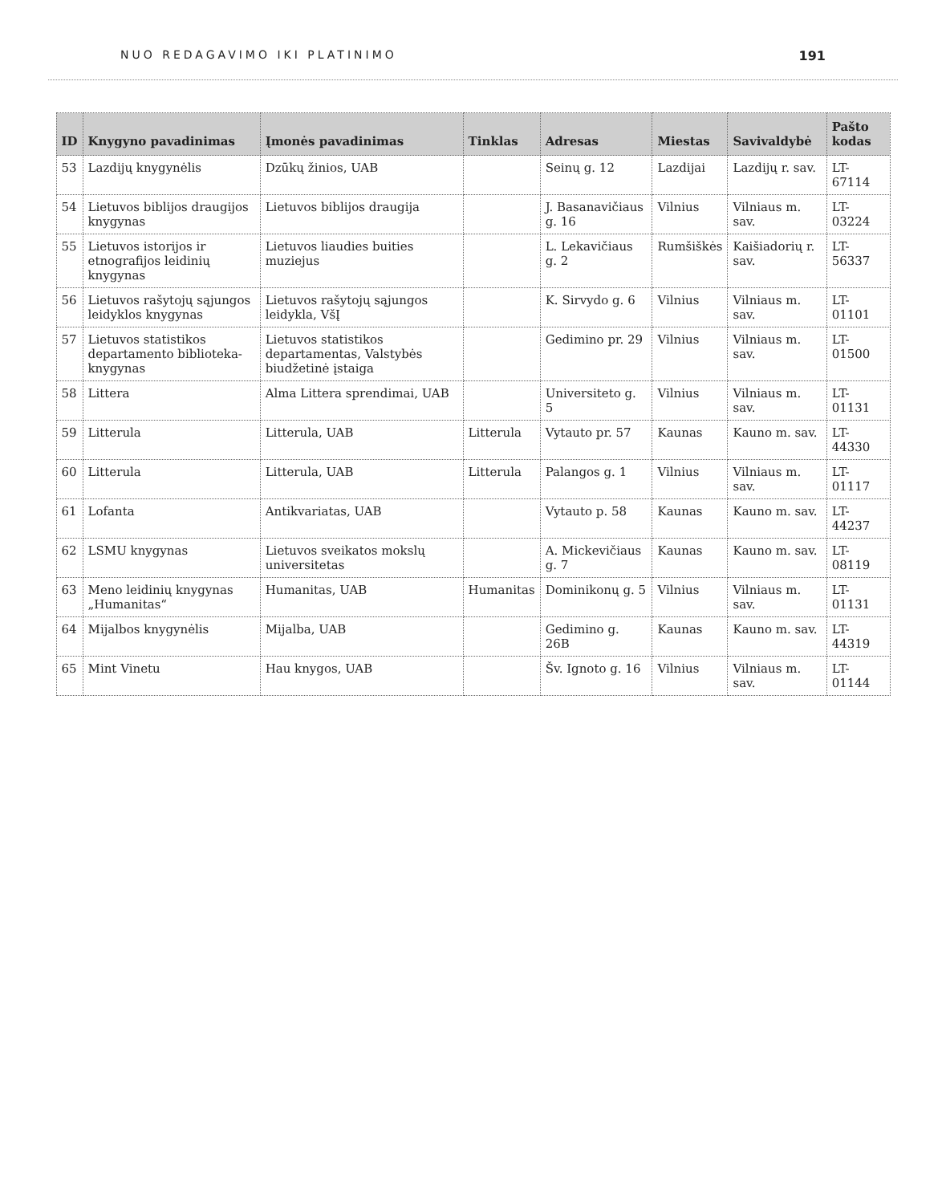NUO REDAGAVIMO IKI PLATINIMO 191
| ID | Knygyno pavadinimas | Įmonės pavadinimas | Tinklas | Adresas | Miestas | Savivaldybė | Pašto kodas |
| --- | --- | --- | --- | --- | --- | --- | --- |
| 53 | Lazdijų knygynėlis | Dzūkų žinios, UAB | | Seinų g. 12 | Lazdijai | Lazdijų r. sav. | LT-67114 |
| 54 | Lietuvos biblijos draugijos knygynas | Lietuvos biblijos draugija | | J. Basanavičiaus g. 16 | Vilnius | Vilniaus m. sav. | LT-03224 |
| 55 | Lietuvos istorijos ir etnografijos leidinių knygynas | Lietuvos liaudies buities muziejus | | L. Lekavičiaus g. 2 | Rumšiškės | Kaišiadorių r. sav. | LT-56337 |
| 56 | Lietuvos rašytojų sąjungos leidyklos knygynas | Lietuvos rašytojų sąjungos leidykla, VšĮ | | K. Sirvydo g. 6 | Vilnius | Vilniaus m. sav. | LT-01101 |
| 57 | Lietuvos statistikos departamento biblioteka-knygynas | Lietuvos statistikos departamentas, Valstybės biudžetinė įstaiga | | Gedimino pr. 29 | Vilnius | Vilniaus m. sav. | LT-01500 |
| 58 | Littera | Alma Littera sprendimai, UAB | | Universiteto g. 5 | Vilnius | Vilniaus m. sav. | LT-01131 |
| 59 | Litterula | Litterula, UAB | Litterula | Vytauto pr. 57 | Kaunas | Kauno m. sav. | LT-44330 |
| 60 | Litterula | Litterula, UAB | Litterula | Palangos g. 1 | Vilnius | Vilniaus m. sav. | LT-01117 |
| 61 | Lofanta | Antikvariatas, UAB | | Vytauto p. 58 | Kaunas | Kauno m. sav. | LT-44237 |
| 62 | LSMU knygynas | Lietuvos sveikatos mokslų universitetas | | A. Mickevičiaus g. 7 | Kaunas | Kauno m. sav. | LT-08119 |
| 63 | Meno leidinių knygynas „Humanitas“ | Humanitas, UAB | Humanitas | Dominikonų g. 5 | Vilnius | Vilniaus m. sav. | LT-01131 |
| 64 | Mijalbos knygynėlis | Mijalba, UAB | | Gedimino g. 26B | Kaunas | Kauno m. sav. | LT-44319 |
| 65 | Mint Vinetu | Hau knygos, UAB | | Šv. Ignoto g. 16 | Vilnius | Vilniaus m. sav. | LT-01144 |